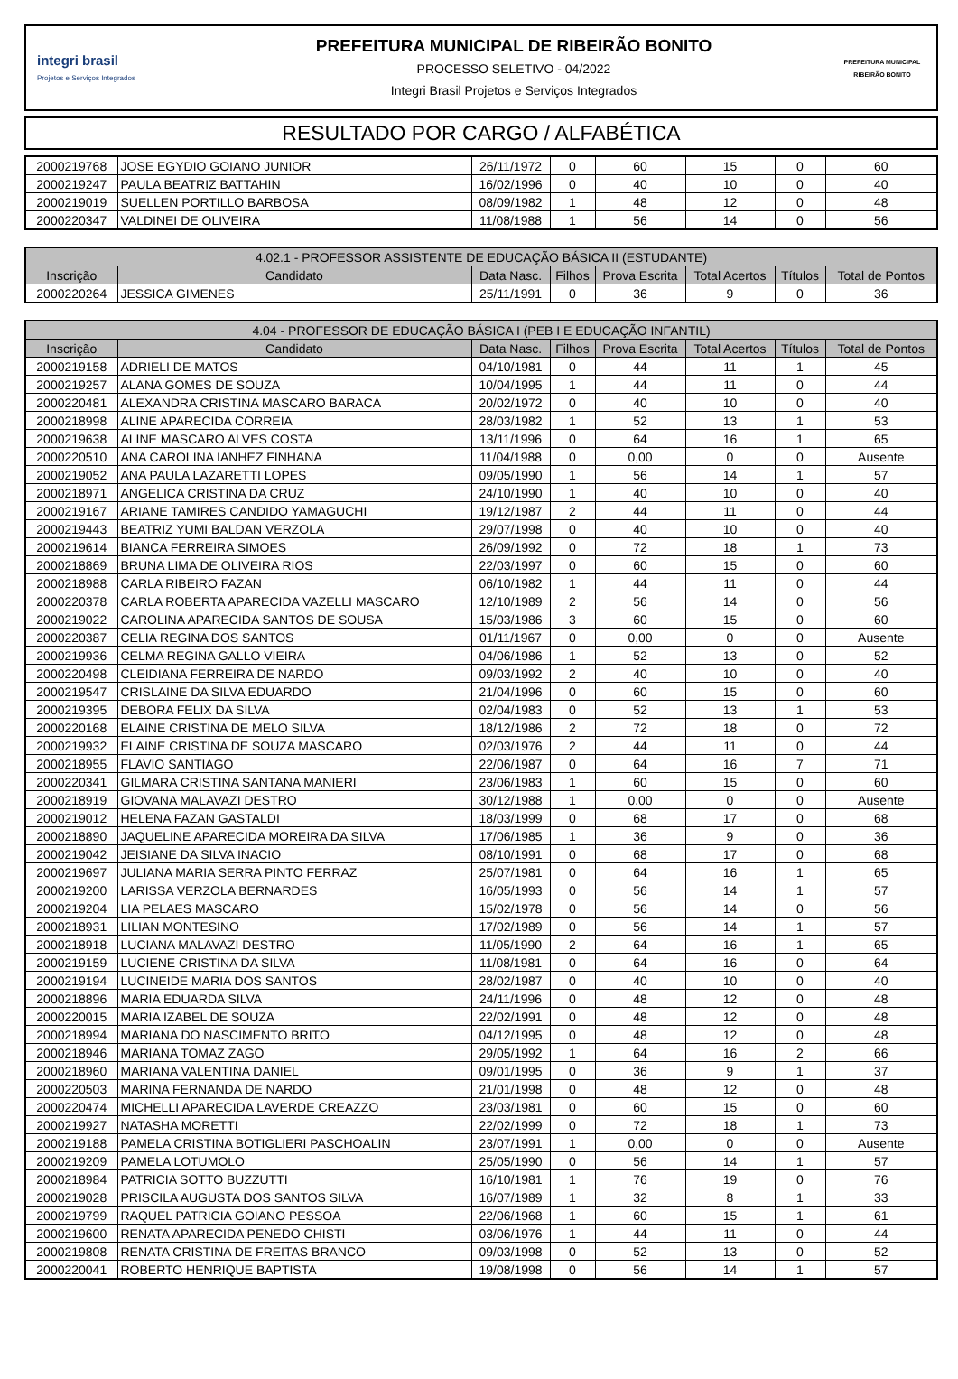integri brasil
Projetos e Serviços Integrados
PREFEITURA MUNICIPAL DE RIBEIRÃO BONITO
PROCESSO SELETIVO - 04/2022
Integri Brasil Projetos e Serviços Integrados
PREFEITURA MUNICIPAL
RIBEIRÃO BONITO
RESULTADO POR CARGO / ALFABÉTICA
| 2000219768 | JOSE EGYDIO GOIANO JUNIOR | 26/11/1972 | 0 | 60 | 15 | 0 | 60 |
| 2000219247 | PAULA BEATRIZ BATTAHIN | 16/02/1996 | 0 | 40 | 10 | 0 | 40 |
| 2000219019 | SUELLEN PORTILLO BARBOSA | 08/09/1982 | 1 | 48 | 12 | 0 | 48 |
| 2000220347 | VALDINEI DE OLIVEIRA | 11/08/1988 | 1 | 56 | 14 | 0 | 56 |
| 4.02.1 - PROFESSOR ASSISTENTE DE EDUCAÇÃO BÁSICA II (ESTUDANTE) | | | | | | | |
| --- | --- | --- | --- | --- | --- | --- | --- |
| Inscrição | Candidato | Data Nasc. | Filhos | Prova Escrita | Total Acertos | Títulos | Total de Pontos |
| 2000220264 | JESSICA GIMENES | 25/11/1991 | 0 | 36 | 9 | 0 | 36 |
| 4.04 - PROFESSOR DE EDUCAÇÃO BÁSICA I (PEB I E EDUCAÇÃO INFANTIL) | | | | | | | |
| --- | --- | --- | --- | --- | --- | --- | --- |
| Inscrição | Candidato | Data Nasc. | Filhos | Prova Escrita | Total Acertos | Títulos | Total de Pontos |
| 2000219158 | ADRIELI DE MATOS | 04/10/1981 | 0 | 44 | 11 | 1 | 45 |
| 2000219257 | ALANA GOMES DE SOUZA | 10/04/1995 | 1 | 44 | 11 | 0 | 44 |
| 2000220481 | ALEXANDRA CRISTINA MASCARO BARACA | 20/02/1972 | 0 | 40 | 10 | 0 | 40 |
| 2000218998 | ALINE APARECIDA CORREIA | 28/03/1982 | 1 | 52 | 13 | 1 | 53 |
| 2000219638 | ALINE MASCARO ALVES COSTA | 13/11/1996 | 0 | 64 | 16 | 1 | 65 |
| 2000220510 | ANA CAROLINA IANHEZ FINHANA | 11/04/1988 | 0 | 0,00 | 0 | 0 | Ausente |
| 2000219052 | ANA PAULA LAZARETTI LOPES | 09/05/1990 | 1 | 56 | 14 | 1 | 57 |
| 2000218971 | ANGELICA CRISTINA DA CRUZ | 24/10/1990 | 1 | 40 | 10 | 0 | 40 |
| 2000219167 | ARIANE TAMIRES CANDIDO YAMAGUCHI | 19/12/1987 | 2 | 44 | 11 | 0 | 44 |
| 2000219443 | BEATRIZ YUMI BALDAN VERZOLA | 29/07/1998 | 0 | 40 | 10 | 0 | 40 |
| 2000219614 | BIANCA FERREIRA SIMOES | 26/09/1992 | 0 | 72 | 18 | 1 | 73 |
| 2000218869 | BRUNA LIMA DE OLIVEIRA RIOS | 22/03/1997 | 0 | 60 | 15 | 0 | 60 |
| 2000218988 | CARLA RIBEIRO FAZAN | 06/10/1982 | 1 | 44 | 11 | 0 | 44 |
| 2000220378 | CARLA ROBERTA APARECIDA VAZELLI MASCARO | 12/10/1989 | 2 | 56 | 14 | 0 | 56 |
| 2000219022 | CAROLINA APARECIDA SANTOS DE SOUSA | 15/03/1986 | 3 | 60 | 15 | 0 | 60 |
| 2000220387 | CELIA REGINA DOS SANTOS | 01/11/1967 | 0 | 0,00 | 0 | 0 | Ausente |
| 2000219936 | CELMA REGINA GALLO VIEIRA | 04/06/1986 | 1 | 52 | 13 | 0 | 52 |
| 2000220498 | CLEIDIANA FERREIRA DE NARDO | 09/03/1992 | 2 | 40 | 10 | 0 | 40 |
| 2000219547 | CRISLAINE DA SILVA EDUARDO | 21/04/1996 | 0 | 60 | 15 | 0 | 60 |
| 2000219395 | DEBORA FELIX DA SILVA | 02/04/1983 | 0 | 52 | 13 | 1 | 53 |
| 2000220168 | ELAINE CRISTINA DE MELO SILVA | 18/12/1986 | 2 | 72 | 18 | 0 | 72 |
| 2000219932 | ELAINE CRISTINA DE SOUZA MASCARO | 02/03/1976 | 2 | 44 | 11 | 0 | 44 |
| 2000218955 | FLAVIO SANTIAGO | 22/06/1987 | 0 | 64 | 16 | 7 | 71 |
| 2000220341 | GILMARA CRISTINA SANTANA MANIERI | 23/06/1983 | 1 | 60 | 15 | 0 | 60 |
| 2000218919 | GIOVANA MALAVAZI DESTRO | 30/12/1988 | 1 | 0,00 | 0 | 0 | Ausente |
| 2000219012 | HELENA FAZAN GASTALDI | 18/03/1999 | 0 | 68 | 17 | 0 | 68 |
| 2000218890 | JAQUELINE APARECIDA MOREIRA DA SILVA | 17/06/1985 | 1 | 36 | 9 | 0 | 36 |
| 2000219042 | JEISIANE DA SILVA INACIO | 08/10/1991 | 0 | 68 | 17 | 0 | 68 |
| 2000219697 | JULIANA MARIA SERRA PINTO FERRAZ | 25/07/1981 | 0 | 64 | 16 | 1 | 65 |
| 2000219200 | LARISSA VERZOLA BERNARDES | 16/05/1993 | 0 | 56 | 14 | 1 | 57 |
| 2000219204 | LIA PELAES MASCARO | 15/02/1978 | 0 | 56 | 14 | 0 | 56 |
| 2000218931 | LILIAN MONTESINO | 17/02/1989 | 0 | 56 | 14 | 1 | 57 |
| 2000218918 | LUCIANA MALAVAZI DESTRO | 11/05/1990 | 2 | 64 | 16 | 1 | 65 |
| 2000219159 | LUCIENE CRISTINA DA SILVA | 11/08/1981 | 0 | 64 | 16 | 0 | 64 |
| 2000219194 | LUCINEIDE MARIA DOS SANTOS | 28/02/1987 | 0 | 40 | 10 | 0 | 40 |
| 2000218896 | MARIA EDUARDA SILVA | 24/11/1996 | 0 | 48 | 12 | 0 | 48 |
| 2000220015 | MARIA IZABEL DE SOUZA | 22/02/1991 | 0 | 48 | 12 | 0 | 48 |
| 2000218994 | MARIANA DO NASCIMENTO BRITO | 04/12/1995 | 0 | 48 | 12 | 0 | 48 |
| 2000218946 | MARIANA TOMAZ ZAGO | 29/05/1992 | 1 | 64 | 16 | 2 | 66 |
| 2000218960 | MARIANA VALENTINA DANIEL | 09/01/1995 | 0 | 36 | 9 | 1 | 37 |
| 2000220503 | MARINA FERNANDA DE NARDO | 21/01/1998 | 0 | 48 | 12 | 0 | 48 |
| 2000220474 | MICHELLI APARECIDA LAVERDE CREAZZO | 23/03/1981 | 0 | 60 | 15 | 0 | 60 |
| 2000219927 | NATASHA MORETTI | 22/02/1999 | 0 | 72 | 18 | 1 | 73 |
| 2000219188 | PAMELA CRISTINA BOTIGLIERI PASCHOALIN | 23/07/1991 | 1 | 0,00 | 0 | 0 | Ausente |
| 2000219209 | PAMELA LOTUMOLO | 25/05/1990 | 0 | 56 | 14 | 1 | 57 |
| 2000218984 | PATRICIA SOTTO BUZZUTTI | 16/10/1981 | 1 | 76 | 19 | 0 | 76 |
| 2000219028 | PRISCILA AUGUSTA DOS SANTOS SILVA | 16/07/1989 | 1 | 32 | 8 | 1 | 33 |
| 2000219799 | RAQUEL PATRICIA GOIANO PESSOA | 22/06/1968 | 1 | 60 | 15 | 1 | 61 |
| 2000219600 | RENATA APARECIDA PENEDO CHISTI | 03/06/1976 | 1 | 44 | 11 | 0 | 44 |
| 2000219808 | RENATA CRISTINA DE FREITAS BRANCO | 09/03/1998 | 0 | 52 | 13 | 0 | 52 |
| 2000220041 | ROBERTO HENRIQUE BAPTISTA | 19/08/1998 | 0 | 56 | 14 | 1 | 57 |